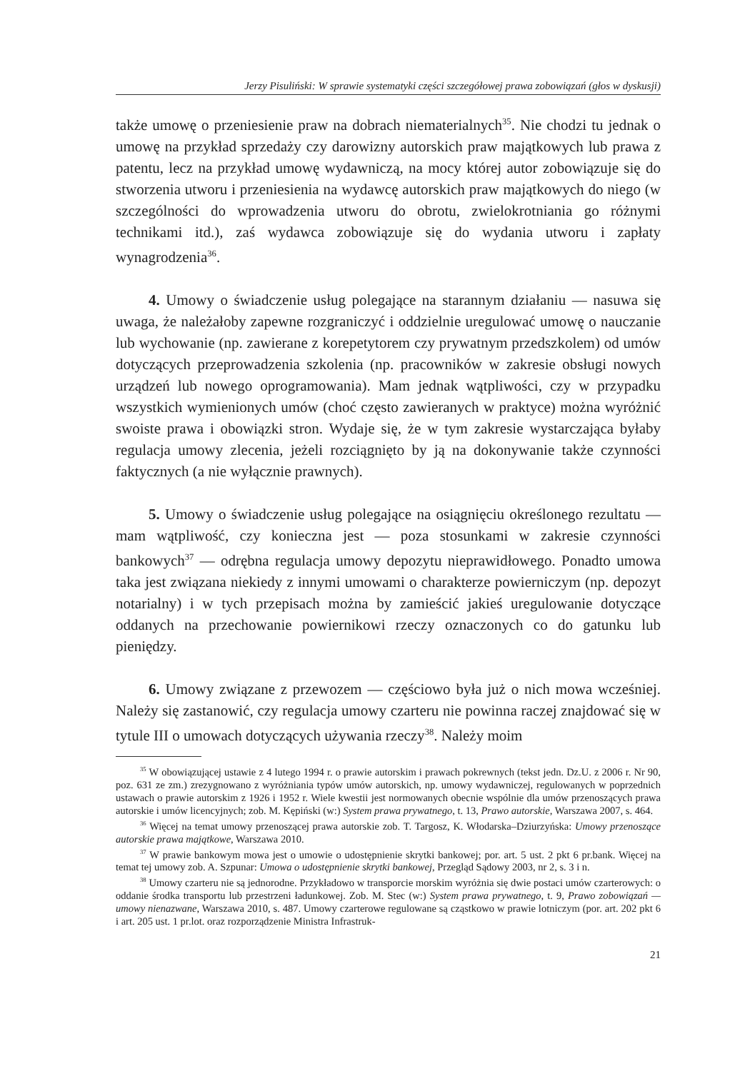Jerzy Pisuliński: W sprawie systematyki części szczegółowej prawa zobowiązań (głos w dyskusji)
także umowę o przeniesienie praw na dobrach niematerialnych<sup>35</sup>. Nie chodzi tu jednak o umowę na przykład sprzedaży czy darowizny autorskich praw majątkowych lub prawa z patentu, lecz na przykład umowę wydawniczą, na mocy której autor zobowiązuje się do stworzenia utworu i przeniesienia na wydawcę autorskich praw majątkowych do niego (w szczególności do wprowadzenia utworu do obrotu, zwielokrotniania go różnymi technikami itd.), zaś wydawca zobowiązuje się do wydania utworu i zapłaty wynagrodzenia<sup>36</sup>.
4. Umowy o świadczenie usług polegające na starannym działaniu — nasuwa się uwaga, że należałoby zapewne rozgraniczyć i oddzielnie uregulować umowę o nauczanie lub wychowanie (np. zawierane z korepetytorem czy prywatnym przedszkolem) od umów dotyczących przeprowadzenia szkolenia (np. pracowników w zakresie obsługi nowych urządzeń lub nowego oprogramowania). Mam jednak wątpliwości, czy w przypadku wszystkich wymienionych umów (choć często zawieranych w praktyce) można wyróżnić swoiste prawa i obowiązki stron. Wydaje się, że w tym zakresie wystarczająca byłaby regulacja umowy zlecenia, jeżeli rozciągnięto by ją na dokonywanie także czynności faktycznych (a nie wyłącznie prawnych).
5. Umowy o świadczenie usług polegające na osiągnięciu określonego rezultatu — mam wątpliwość, czy konieczna jest — poza stosunkami w zakresie czynności bankowych<sup>37</sup> — odrębna regulacja umowy depozytu nieprawidłowego. Ponadto umowa taka jest związana niekiedy z innymi umowami o charakterze powierniczym (np. depozyt notarialny) i w tych przepisach można by zamieścić jakieś uregulowanie dotyczące oddanych na przechowanie powiernikowi rzeczy oznaczonych co do gatunku lub pieniędzy.
6. Umowy związane z przewozem — częściowo była już o nich mowa wcześniej. Należy się zastanowić, czy regulacja umowy czarteru nie powinna raczej znajdować się w tytule III o umowach dotyczących używania rzeczy<sup>38</sup>. Należy moim
<sup>35</sup> W obowiązującej ustawie z 4 lutego 1994 r. o prawie autorskim i prawach pokrewnych (tekst jedn. Dz.U. z 2006 r. Nr 90, poz. 631 ze zm.) zrezygnowano z wyróżniania typów umów autorskich, np. umowy wydawniczej, regulowanych w poprzednich ustawach o prawie autorskim z 1926 i 1952 r. Wiele kwestii jest normowanych obecnie wspólnie dla umów przenoszących prawa autorskie i umów licencyjnych; zob. M. Kępiński (w:) System prawa prywatnego, t. 13, Prawo autorskie, Warszawa 2007, s. 464.
<sup>36</sup> Więcej na temat umowy przenoszącej prawa autorskie zob. T. Targosz, K. Włodarska–Dziurzyńska: Umowy przenoszące autorskie prawa majątkowe, Warszawa 2010.
<sup>37</sup> W prawie bankowym mowa jest o umowie o udostępnienie skrytki bankowej; por. art. 5 ust. 2 pkt 6 pr.bank. Więcej na temat tej umowy zob. A. Szpunar: Umowa o udostępnienie skrytki bankowej, Przegląd Sądowy 2003, nr 2, s. 3 i n.
<sup>38</sup> Umowy czarteru nie są jednorodne. Przykładowo w transporcie morskim wyróżnia się dwie postaci umów czarterowych: o oddanie środka transportu lub przestrzeni ładunkowej. Zob. M. Stec (w:) System prawa prywatnego, t. 9, Prawo zobowiązań — umowy nienazwane, Warszawa 2010, s. 487. Umowy czarterowe regulowane są cząstkowo w prawie lotniczym (por. art. 202 pkt 6 i art. 205 ust. 1 pr.lot. oraz rozporządzenie Ministra Infrastruk-
21